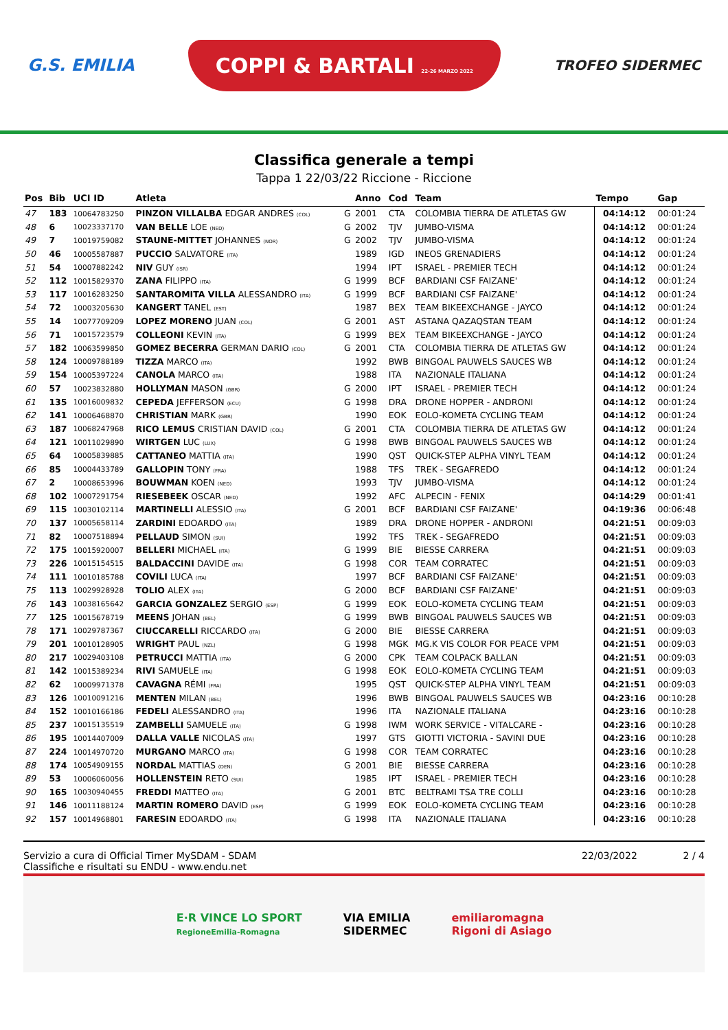G.S. EMILIA COPPI & BARTALI 22-26 MARZO 2022 TROFEO SIDERMEC
Classifica generale a tempi
Tappa 1 22/03/22 Riccione - Riccione
| Pos | Bib | UCI ID | Atleta | | Anno | Cod | Team | Tempo | Gap |
| --- | --- | --- | --- | --- | --- | --- | --- | --- | --- |
| 47 | 183 | 10064783250 | PINZON VILLALBA EDGAR ANDRES (COL) | G | 2001 | CTA | COLOMBIA TIERRA DE ATLETAS GW | 04:14:12 | 00:01:24 |
| 48 | 6 | 10023337170 | VAN BELLE LOE (NED) | G | 2002 | TJV | JUMBO-VISMA | 04:14:12 | 00:01:24 |
| 49 | 7 | 10019759082 | STAUNE-MITTET JOHANNES (NOR) | G | 2002 | TJV | JUMBO-VISMA | 04:14:12 | 00:01:24 |
| 50 | 46 | 10005587887 | PUCCIO SALVATORE (ITA) | | 1989 | IGD | INEOS GRENADIERS | 04:14:12 | 00:01:24 |
| 51 | 54 | 10007882242 | NIV GUY (ISR) | | 1994 | IPT | ISRAEL - PREMIER TECH | 04:14:12 | 00:01:24 |
| 52 | 112 | 10015829370 | ZANA FILIPPO (ITA) | G | 1999 | BCF | BARDIANI CSF FAIZANE' | 04:14:12 | 00:01:24 |
| 53 | 117 | 10016283250 | SANTAROMITA VILLA ALESSANDRO (ITA) | G | 1999 | BCF | BARDIANI CSF FAIZANE' | 04:14:12 | 00:01:24 |
| 54 | 72 | 10003205630 | KANGERT TANEL (EST) | | 1987 | BEX | TEAM BIKEEXCHANGE - JAYCO | 04:14:12 | 00:01:24 |
| 55 | 14 | 10077709209 | LOPEZ MORENO JUAN (COL) | G | 2001 | AST | ASTANA QAZAQSTAN TEAM | 04:14:12 | 00:01:24 |
| 56 | 71 | 10015723579 | COLLEONI KEVIN (ITA) | G | 1999 | BEX | TEAM BIKEEXCHANGE - JAYCO | 04:14:12 | 00:01:24 |
| 57 | 182 | 10063599850 | GOMEZ BECERRA GERMAN DARIO (COL) | G | 2001 | CTA | COLOMBIA TIERRA DE ATLETAS GW | 04:14:12 | 00:01:24 |
| 58 | 124 | 10009788189 | TIZZA MARCO (ITA) | | 1992 | BWB | BINGOAL PAUWELS SAUCES WB | 04:14:12 | 00:01:24 |
| 59 | 154 | 10005397224 | CANOLA MARCO (ITA) | | 1988 | ITA | NAZIONALE ITALIANA | 04:14:12 | 00:01:24 |
| 60 | 57 | 10023832880 | HOLLYMAN MASON (GBR) | G | 2000 | IPT | ISRAEL - PREMIER TECH | 04:14:12 | 00:01:24 |
| 61 | 135 | 10016009832 | CEPEDA JEFFERSON (ECU) | G | 1998 | DRA | DRONE HOPPER - ANDRONI | 04:14:12 | 00:01:24 |
| 62 | 141 | 10006468870 | CHRISTIAN MARK (GBR) | | 1990 | EOK | EOLO-KOMETA CYCLING TEAM | 04:14:12 | 00:01:24 |
| 63 | 187 | 10068247968 | RICO LEMUS CRISTIAN DAVID (COL) | G | 2001 | CTA | COLOMBIA TIERRA DE ATLETAS GW | 04:14:12 | 00:01:24 |
| 64 | 121 | 10011029890 | WIRTGEN LUC (LUX) | G | 1998 | BWB | BINGOAL PAUWELS SAUCES WB | 04:14:12 | 00:01:24 |
| 65 | 64 | 10005839885 | CATTANEO MATTIA (ITA) | | 1990 | QST | QUICK-STEP ALPHA VINYL TEAM | 04:14:12 | 00:01:24 |
| 66 | 85 | 10004433789 | GALLOPIN TONY (FRA) | | 1988 | TFS | TREK - SEGAFREDO | 04:14:12 | 00:01:24 |
| 67 | 2 | 10008653996 | BOUWMAN KOEN (NED) | | 1993 | TJV | JUMBO-VISMA | 04:14:12 | 00:01:24 |
| 68 | 102 | 10007291754 | RIESEBEEK OSCAR (NED) | | 1992 | AFC | ALPECIN - FENIX | 04:14:29 | 00:01:41 |
| 69 | 115 | 10030102114 | MARTINELLI ALESSIO (ITA) | G | 2001 | BCF | BARDIANI CSF FAIZANE' | 04:19:36 | 00:06:48 |
| 70 | 137 | 10005658114 | ZARDINI EDOARDO (ITA) | | 1989 | DRA | DRONE HOPPER - ANDRONI | 04:21:51 | 00:09:03 |
| 71 | 82 | 10007518894 | PELLAUD SIMON (SUI) | | 1992 | TFS | TREK - SEGAFREDO | 04:21:51 | 00:09:03 |
| 72 | 175 | 10015920007 | BELLERI MICHAEL (ITA) | G | 1999 | BIE | BIESSE CARRERA | 04:21:51 | 00:09:03 |
| 73 | 226 | 10015154515 | BALDACCINI DAVIDE (ITA) | G | 1998 | COR | TEAM CORRATEC | 04:21:51 | 00:09:03 |
| 74 | 111 | 10010185788 | COVILI LUCA (ITA) | | 1997 | BCF | BARDIANI CSF FAIZANE' | 04:21:51 | 00:09:03 |
| 75 | 113 | 10029928928 | TOLIO ALEX (ITA) | G | 2000 | BCF | BARDIANI CSF FAIZANE' | 04:21:51 | 00:09:03 |
| 76 | 143 | 10038165642 | GARCIA GONZALEZ SERGIO (ESP) | G | 1999 | EOK | EOLO-KOMETA CYCLING TEAM | 04:21:51 | 00:09:03 |
| 77 | 125 | 10015678719 | MEENS JOHAN (BEL) | G | 1999 | BWB | BINGOAL PAUWELS SAUCES WB | 04:21:51 | 00:09:03 |
| 78 | 171 | 10029787367 | CIUCCARELLI RICCARDO (ITA) | G | 2000 | BIE | BIESSE CARRERA | 04:21:51 | 00:09:03 |
| 79 | 201 | 10010128905 | WRIGHT PAUL (NZL) | G | 1998 | MGK | MG.K VIS COLOR FOR PEACE VPM | 04:21:51 | 00:09:03 |
| 80 | 217 | 10029403108 | PETRUCCI MATTIA (ITA) | G | 2000 | CPK | TEAM COLPACK BALLAN | 04:21:51 | 00:09:03 |
| 81 | 142 | 10015389234 | RIVI SAMUELE (ITA) | G | 1998 | EOK | EOLO-KOMETA CYCLING TEAM | 04:21:51 | 00:09:03 |
| 82 | 62 | 10009971378 | CAVAGNA RÉMI (FRA) | | 1995 | QST | QUICK-STEP ALPHA VINYL TEAM | 04:21:51 | 00:09:03 |
| 83 | 126 | 10010091216 | MENTEN MILAN (BEL) | | 1996 | BWB | BINGOAL PAUWELS SAUCES WB | 04:23:16 | 00:10:28 |
| 84 | 152 | 10010166186 | FEDELI ALESSANDRO (ITA) | | 1996 | ITA | NAZIONALE ITALIANA | 04:23:16 | 00:10:28 |
| 85 | 237 | 10015135519 | ZAMBELLI SAMUELE (ITA) | G | 1998 | IWM | WORK SERVICE - VITALCARE - | 04:23:16 | 00:10:28 |
| 86 | 195 | 10014407009 | DALLA VALLE NICOLAS (ITA) | | 1997 | GTS | GIOTTI VICTORIA - SAVINI DUE | 04:23:16 | 00:10:28 |
| 87 | 224 | 10014970720 | MURGANO MARCO (ITA) | G | 1998 | COR | TEAM CORRATEC | 04:23:16 | 00:10:28 |
| 88 | 174 | 10054909155 | NORDAL MATTIAS (DEN) | G | 2001 | BIE | BIESSE CARRERA | 04:23:16 | 00:10:28 |
| 89 | 53 | 10006060056 | HOLLENSTEIN RETO (SUI) | | 1985 | IPT | ISRAEL - PREMIER TECH | 04:23:16 | 00:10:28 |
| 90 | 165 | 10030940455 | FREDDI MATTEO (ITA) | G | 2001 | BTC | BELTRAMI TSA TRE COLLI | 04:23:16 | 00:10:28 |
| 91 | 146 | 10011188124 | MARTIN ROMERO DAVID (ESP) | G | 1999 | EOK | EOLO-KOMETA CYCLING TEAM | 04:23:16 | 00:10:28 |
| 92 | 157 | 10014968801 | FARESIN EDOARDO (ITA) | G | 1998 | ITA | NAZIONALE ITALIANA | 04:23:16 | 00:10:28 |
Servizio a cura di Official Timer MySDAM - SDAM
Classifiche e risultati su ENDU - www.endu.net
22/03/2022 2 / 4
E·R VINCE LO SPORT
RegioneEmilia-Romagna VIA EMILIA
SIDERMEC emiliaromagna
Rigoni di Asiago